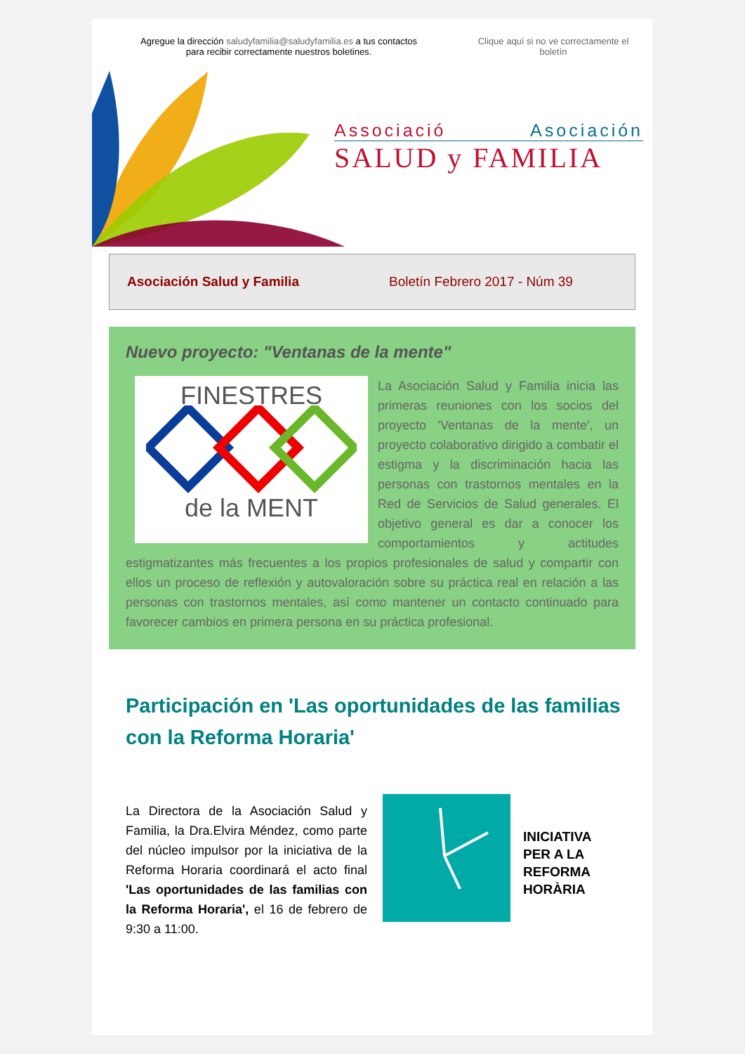Agregue la dirección saludyfamilia@saludyfamilia.es a tus contactos
para recibir correctamente nuestros boletines.
Clique aquí si no ve correctamente el boletín
Associació Asociación
SALUD y FAMILIA
Asociación Salud y Familia Boletín Febrero 2017 - Núm 39
Nuevo proyecto: "Ventanas de la mente"
FINESTRES
de la MENT
La Asociación Salud y Familia inicia las primeras reuniones con los socios del proyecto 'Ventanas de la mente', un proyecto colaborativo dirigido a combatir el estigma y la discriminación hacia las personas con trastornos mentales en la Red de Servicios de Salud generales. El objetivo general es dar a conocer los comportamientos y actitudes estigmatizantes más frecuentes a los propios profesionales de salud y compartir con ellos un proceso de reflexión y autovaloración sobre su práctica real en relación a las personas con trastornos mentales, así como mantener un contacto continuado para favorecer cambios en primera persona en su práctica profesional.
Participación en 'Las oportunidades de las familias con la Reforma Horaria'
La Directora de la Asociación Salud y Familia, la Dra.Elvira Méndez, como parte del núcleo impulsor por la iniciativa de la Reforma Horaria coordinará el acto final 'Las oportunidades de las familias con la Reforma Horaria', el 16 de febrero de 9:30 a 11:00.
INICIATIVA
PER A LA
REFORMA
HORÀRIA